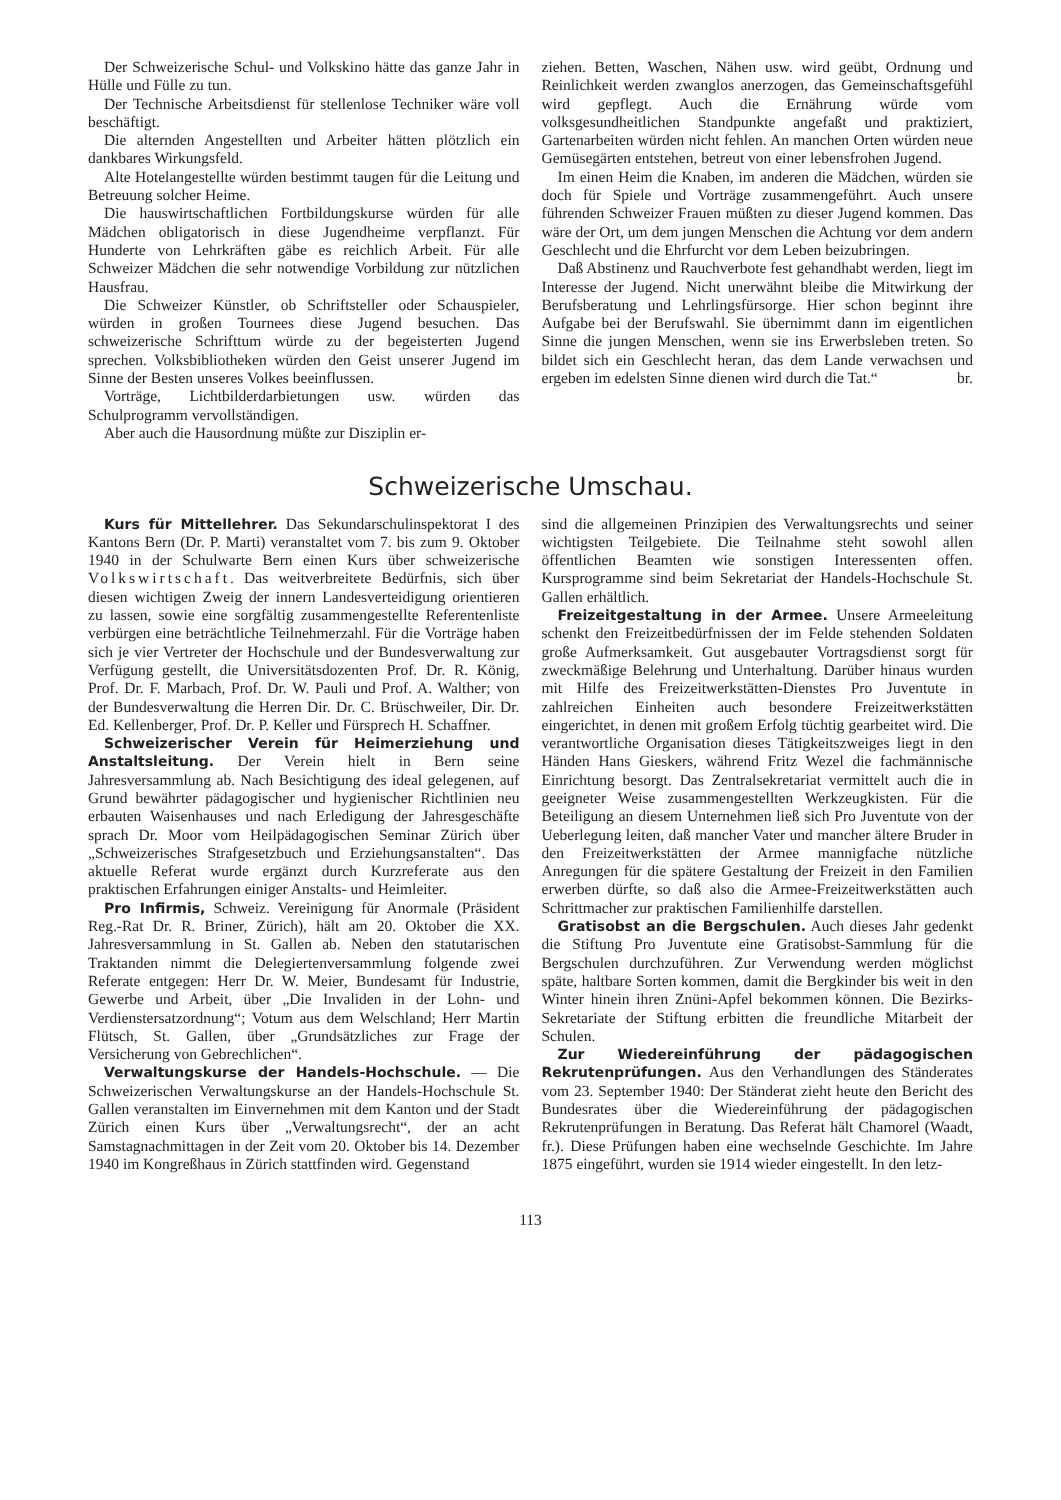Der Schweizerische Schul- und Volkskino hätte das ganze Jahr in Hülle und Fülle zu tun.
Der Technische Arbeitsdienst für stellenlose Techniker wäre voll beschäftigt.
Die alternden Angestellten und Arbeiter hätten plötzlich ein dankbares Wirkungsfeld.
Alte Hotelangestellte würden bestimmt taugen für die Leitung und Betreuung solcher Heime.
Die hauswirtschaftlichen Fortbildungskurse würden für alle Mädchen obligatorisch in diese Jugendheime verpflanzt. Für Hunderte von Lehrkräften gäbe es reichlich Arbeit. Für alle Schweizer Mädchen die sehr notwendige Vorbildung zur nützlichen Hausfrau.
Die Schweizer Künstler, ob Schriftsteller oder Schauspieler, würden in großen Tournees diese Jugend besuchen. Das schweizerische Schrifttum würde zu der begeisterten Jugend sprechen. Volksbibliotheken würden den Geist unserer Jugend im Sinne der Besten unseres Volkes beeinflussen.
Vorträge, Lichtbilderdarbietungen usw. würden das Schulprogramm vervollständigen.
Aber auch die Hausordnung müßte zur Disziplin er-
ziehen. Betten, Waschen, Nähen usw. wird geübt, Ordnung und Reinlichkeit werden zwanglos anerzogen, das Gemeinschaftsgefühl wird gepflegt. Auch die Ernährung würde vom volksgesundheitlichen Standpunkte angefaßt und praktiziert, Gartenarbeiten würden nicht fehlen. An manchen Orten würden neue Gemüsegärten entstehen, betreut von einer lebensfrohen Jugend.
Im einen Heim die Knaben, im anderen die Mädchen, würden sie doch für Spiele und Vorträge zusammengeführt. Auch unsere führenden Schweizer Frauen müßten zu dieser Jugend kommen. Das wäre der Ort, um dem jungen Menschen die Achtung vor dem andern Geschlecht und die Ehrfurcht vor dem Leben beizubringen.
Daß Abstinenz und Rauchverbote fest gehandhabt werden, liegt im Interesse der Jugend. Nicht unerwähnt bleibe die Mitwirkung der Berufsberatung und Lehrlingsfürsorge. Hier schon beginnt ihre Aufgabe bei der Berufswahl. Sie übernimmt dann im eigentlichen Sinne die jungen Menschen, wenn sie ins Erwerbsleben treten. So bildet sich ein Geschlecht heran, das dem Lande verwachsen und ergeben im edelsten Sinne dienen wird durch die Tat.“ br.
Schweizerische Umschau.
Kurs für Mittellehrer. Das Sekundarschulinspektorat I des Kantons Bern (Dr. P. Marti) veranstaltet vom 7. bis zum 9. Oktober 1940 in der Schulwarte Bern einen Kurs über schweizerische Volkswirtschaft. Das weitverbreitete Bedürfnis, sich über diesen wichtigen Zweig der innern Landesverteidigung orientieren zu lassen, sowie eine sorgfältig zusammengestellte Referentenliste verbürgen eine beträchtliche Teilnehmerzahl. Für die Vorträge haben sich je vier Vertreter der Hochschule und der Bundesverwaltung zur Verfügung gestellt, die Universitätsdozenten Prof. Dr. R. König, Prof. Dr. F. Marbach, Prof. Dr. W. Pauli und Prof. A. Walther; von der Bundesverwaltung die Herren Dir. Dr. C. Brüschweiler, Dir. Dr. Ed. Kellenberger, Prof. Dr. P. Keller und Fürsprech H. Schaffner.
Schweizerischer Verein für Heimerziehung und Anstaltsleitung. Der Verein hielt in Bern seine Jahresversammlung ab. Nach Besichtigung des ideal gelegenen, auf Grund bewährter pädagogischer und hygienischer Richtlinien neu erbauten Waisenhauses und nach Erledigung der Jahresgeschäfte sprach Dr. Moor vom Heilpädagogischen Seminar Zürich über „Schweizerisches Strafgesetzbuch und Erziehungsanstalten“. Das aktuelle Referat wurde ergänzt durch Kurzreferate aus den praktischen Erfahrungen einiger Anstalts- und Heimleiter.
Pro Infirmis, Schweiz. Vereinigung für Anormale (Präsident Reg.-Rat Dr. R. Briner, Zürich), hält am 20. Oktober die XX. Jahresversammlung in St. Gallen ab. Neben den statutarischen Traktanden nimmt die Delegiertenversammlung folgende zwei Referate entgegen: Herr Dr. W. Meier, Bundesamt für Industrie, Gewerbe und Arbeit, über „Die Invaliden in der Lohn- und Verdienstersatzordnung“; Votum aus dem Welschland; Herr Martin Flütsch, St. Gallen, über „Grundsätzliches zur Frage der Versicherung von Gebrechlichen“.
Verwaltungskurse der Handels-Hochschule. — Die Schweizerischen Verwaltungskurse an der Handels-Hochschule St. Gallen veranstalten im Einvernehmen mit dem Kanton und der Stadt Zürich einen Kurs über „Verwaltungsrecht“, der an acht Samstagnachmittagen in der Zeit vom 20. Oktober bis 14. Dezember 1940 im Kongreßhaus in Zürich stattfinden wird. Gegenstand
sind die allgemeinen Prinzipien des Verwaltungsrechts und seiner wichtigsten Teilgebiete. Die Teilnahme steht sowohl allen öffentlichen Beamten wie sonstigen Interessenten offen. Kursprogramme sind beim Sekretariat der Handels-Hochschule St. Gallen erhältlich.
Freizeitgestaltung in der Armee. Unsere Armeeleitung schenkt den Freizeitbedürfnissen der im Felde stehenden Soldaten große Aufmerksamkeit. Gut ausgebauter Vortragsdienst sorgt für zweckmäßige Belehrung und Unterhaltung. Darüber hinaus wurden mit Hilfe des Freizeitwerkstätten-Dienstes Pro Juventute in zahlreichen Einheiten auch besondere Freizeitwerkstätten eingerichtet, in denen mit großem Erfolg tüchtig gearbeitet wird. Die verantwortliche Organisation dieses Tätigkeitszweiges liegt in den Händen Hans Gieskers, während Fritz Wezel die fachmännische Einrichtung besorgt. Das Zentralsekretariat vermittelt auch die in geeigneter Weise zusammengestellten Werkzeugkisten. Für die Beteiligung an diesem Unternehmen ließ sich Pro Juventute von der Ueberlegung leiten, daß mancher Vater und mancher ältere Bruder in den Freizeitwerkstätten der Armee mannigfache nützliche Anregungen für die spätere Gestaltung der Freizeit in den Familien erwerben dürfte, so daß also die Armee-Freizeitwerkstätten auch Schrittmacher zur praktischen Familienhilfe darstellen.
Gratisobst an die Bergschulen. Auch dieses Jahr gedenkt die Stiftung Pro Juventute eine Gratisobst-Sammlung für die Bergschulen durchzuführen. Zur Verwendung werden möglichst späte, haltbare Sorten kommen, damit die Bergkinder bis weit in den Winter hinein ihren Znüni-Apfel bekommen können. Die Bezirks-Sekretariate der Stiftung erbitten die freundliche Mitarbeit der Schulen.
Zur Wiedereinführung der pädagogischen Rekrutenprüfungen. Aus den Verhandlungen des Ständerates vom 23. September 1940: Der Ständerat zieht heute den Bericht des Bundesrates über die Wiedereinführung der pädagogischen Rekrutenprüfungen in Beratung. Das Referat hält Chamorel (Waadt, fr.). Diese Prüfungen haben eine wechselnde Geschichte. Im Jahre 1875 eingeführt, wurden sie 1914 wieder eingestellt. In den letz-
113